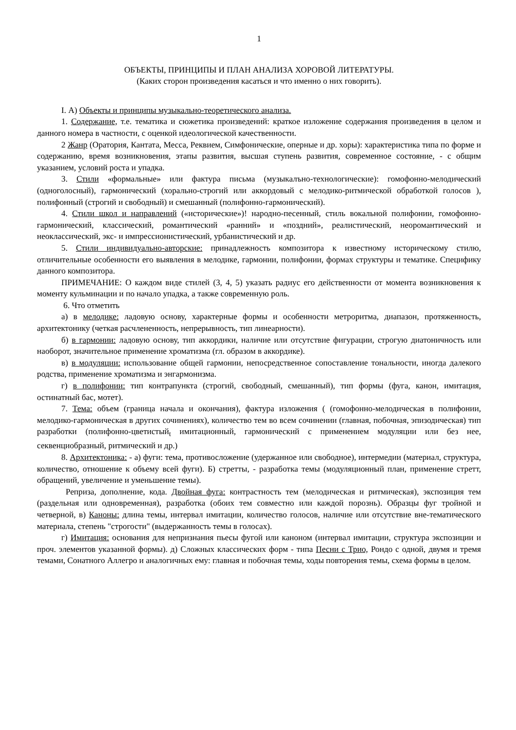1
ОБЪЕКТЫ, ПРИНЦИПЫ И ПЛАН АНАЛИЗА ХОРОВОЙ ЛИТЕРАТУРЫ.
(Каких сторон произведения касаться и что именно о них говорить).
I. А) Объекты и принципы музыкально-теоретического анализа.
1. Содержание, т.е. тематика и сюжетика произведений: краткое изложение содержания произведения в целом и данного номера в частности, с оценкой идеологической качественности.
2 Жанр (Оратория, Кантата, Месса, Реквием, Симфонические, оперные и др. хоры): характеристика типа по форме и содержанию, время возникновения, этапы развития, высшая ступень развития, современное состояние, - с общим указанием, условий роста и упадка.
3. Стили «формальные» или фактура письма (музыкалъно-технологические): гомофонно-мелодический (одноголосный), гармонический (хорально-строгий или аккордовый с мелодико-ритмической обработкой голосов ), полифонный (строгий и свободный) и смешанный (полифонно-гармонический).
4. Стили школ и направлений («исторические»)! народно-песенный, стиль вокальной полифонии, гомофонно-гармонический, классический, романтический «ранний» и «поздний», реалистический, неоромантический и неоклассический, экс- и импрессионистический, урбанистический и др.
5. Стили индивидуально-авторские: принадлежность композитора к известному историческому стилю, отличительные особенности его выявления в мелодике, гармонии, полифонии, формах структуры и тематике. Специфику данного композитора.
ПРИМЕЧАНИЕ: О каждом виде стилей (3, 4, 5) указать радиус его действенности от момента возникновения к моменту кульминации и по начало упадка, а также современную роль.
6. Что отметить
а) в мелодике: ладовую основу, характерные формы и особенности метроритма, диапазон, протяженность, архитектонику (четкая расчлененность, непрерывность, тип линеарности).
б) в гармонии: ладовую основу, тип аккордики, наличие или отсутствие фигурации, строгую диатоничность или наоборот, значительное применение хроматизма (гл. образом в аккордике).
в) в модуляции: использование общей гармонии, непосредственное сопоставление тональности, иногда далекого родства, применение хроматизма и энгармонизма.
г) в полифонии: тип контрапункта (строгий, свободный, смешанный), тип формы (фуга, канон, имитация, остинатный бас, мотет).
7. Тема: объем (граница начала и окончания), фактура изложения ( (гомофонно-мелодическая в полифонии, мелодико-гармоническая в других сочинениях), количество тем во всем сочинении (главная, побочная, эпизодическая) тип разработки (полифонно-цветистый<sub>t</sub> имитационный, гармонический с применением модуляции или без нее, секвенциобразный, ритмический и др.)
8. Архитектоника: - а) фуги: тема, противосложение (удержанное или свободное), интермедии (материал, структура, количество, отношение к объему всей фуги). Б) стретты, - разработка темы (модуляционный план, применение стретт, обращений, увеличение и уменьшение темы).
Реприза, дополнение, кода. Двойная фуга: контрастность тем (мелодическая и ритмическая), экспозиция тем (раздельная или одновременная), разработка (обоих тем совместно или каждой порознь). Образцы фуг тройной и четверной, в) Каноны: длина темы, интервал имитации, количество голосов, наличие или отсутствие вне-тематического материала, степень "строгости" (выдержанность темы в голосах).
г) Имитация: основания для непризнания пьесы фугой или каноном (интервал имитации, структура экспозиции и проч. элементов указанной формы). д) Сложных классических форм - типа Песни с Трио, Рондо с одной, двумя и тремя темами, Сонатного Аллегро и аналогичных ему: главная и побочная темы, ходы повторения темы, схема формы в целом.